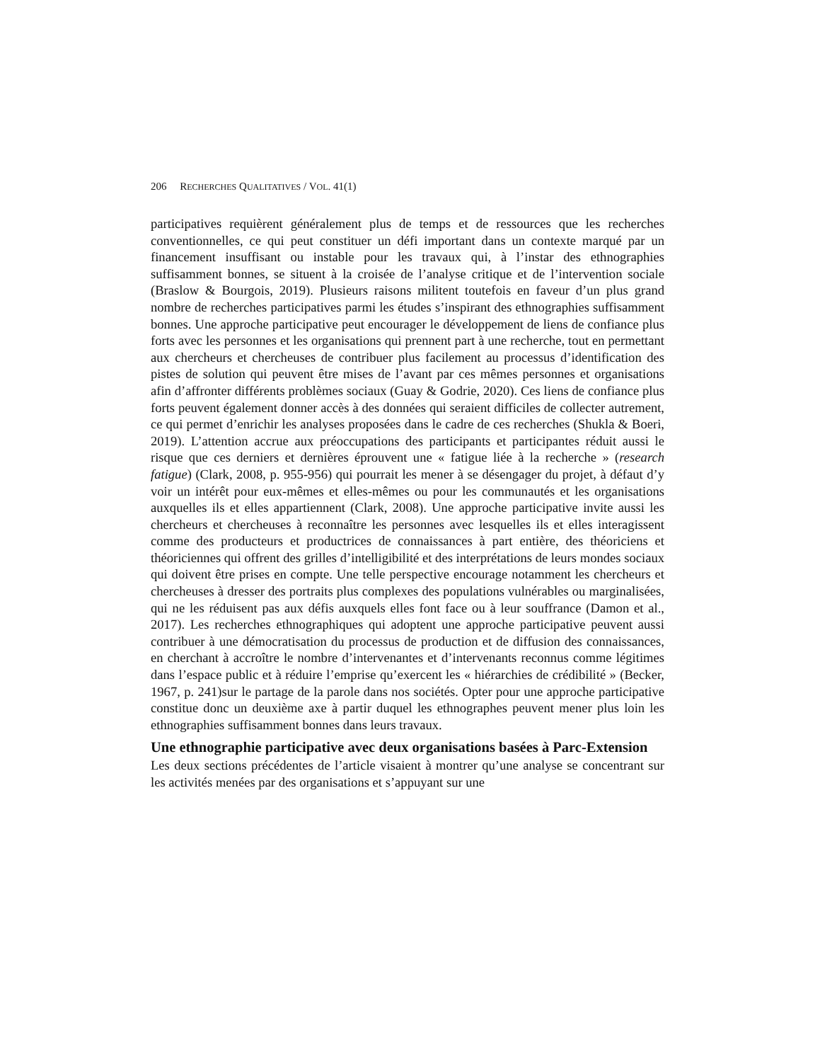206 RECHERCHES QUALITATIVES / VOL. 41(1)
participatives requièrent généralement plus de temps et de ressources que les recherches conventionnelles, ce qui peut constituer un défi important dans un contexte marqué par un financement insuffisant ou instable pour les travaux qui, à l’instar des ethnographies suffisamment bonnes, se situent à la croisée de l’analyse critique et de l’intervention sociale (Braslow & Bourgois, 2019). Plusieurs raisons militent toutefois en faveur d’un plus grand nombre de recherches participatives parmi les études s’inspirant des ethnographies suffisamment bonnes. Une approche participative peut encourager le développement de liens de confiance plus forts avec les personnes et les organisations qui prennent part à une recherche, tout en permettant aux chercheurs et chercheuses de contribuer plus facilement au processus d’identification des pistes de solution qui peuvent être mises de l’avant par ces mêmes personnes et organisations afin d’affronter différents problèmes sociaux (Guay & Godrie, 2020). Ces liens de confiance plus forts peuvent également donner accès à des données qui seraient difficiles de collecter autrement, ce qui permet d’enrichir les analyses proposées dans le cadre de ces recherches (Shukla & Boeri, 2019). L’attention accrue aux préoccupations des participants et participantes réduit aussi le risque que ces derniers et dernières éprouvent une « fatigue liée à la recherche » (research fatigue) (Clark, 2008, p. 955-956) qui pourrait les mener à se désengager du projet, à défaut d’y voir un intérêt pour eux-mêmes et elles-mêmes ou pour les communautés et les organisations auxquelles ils et elles appartiennent (Clark, 2008). Une approche participative invite aussi les chercheurs et chercheuses à reconnaître les personnes avec lesquelles ils et elles interagissent comme des producteurs et productrices de connaissances à part entière, des théoriciens et théoriciennes qui offrent des grilles d’intelligibilité et des interprétations de leurs mondes sociaux qui doivent être prises en compte. Une telle perspective encourage notamment les chercheurs et chercheuses à dresser des portraits plus complexes des populations vulnérables ou marginalisées, qui ne les réduisent pas aux défis auxquels elles font face ou à leur souffrance (Damon et al., 2017). Les recherches ethnographiques qui adoptent une approche participative peuvent aussi contribuer à une démocratisation du processus de production et de diffusion des connaissances, en cherchant à accroître le nombre d’intervenantes et d’intervenants reconnus comme légitimes dans l’espace public et à réduire l’emprise qu’exercent les « hiérarchies de crédibilité » (Becker, 1967, p. 241)sur le partage de la parole dans nos sociétés. Opter pour une approche participative constitue donc un deuxième axe à partir duquel les ethnographes peuvent mener plus loin les ethnographies suffisamment bonnes dans leurs travaux.
Une ethnographie participative avec deux organisations basées à Parc-Extension
Les deux sections précédentes de l’article visaient à montrer qu’une analyse se concentrant sur les activités menées par des organisations et s’appuyant sur une